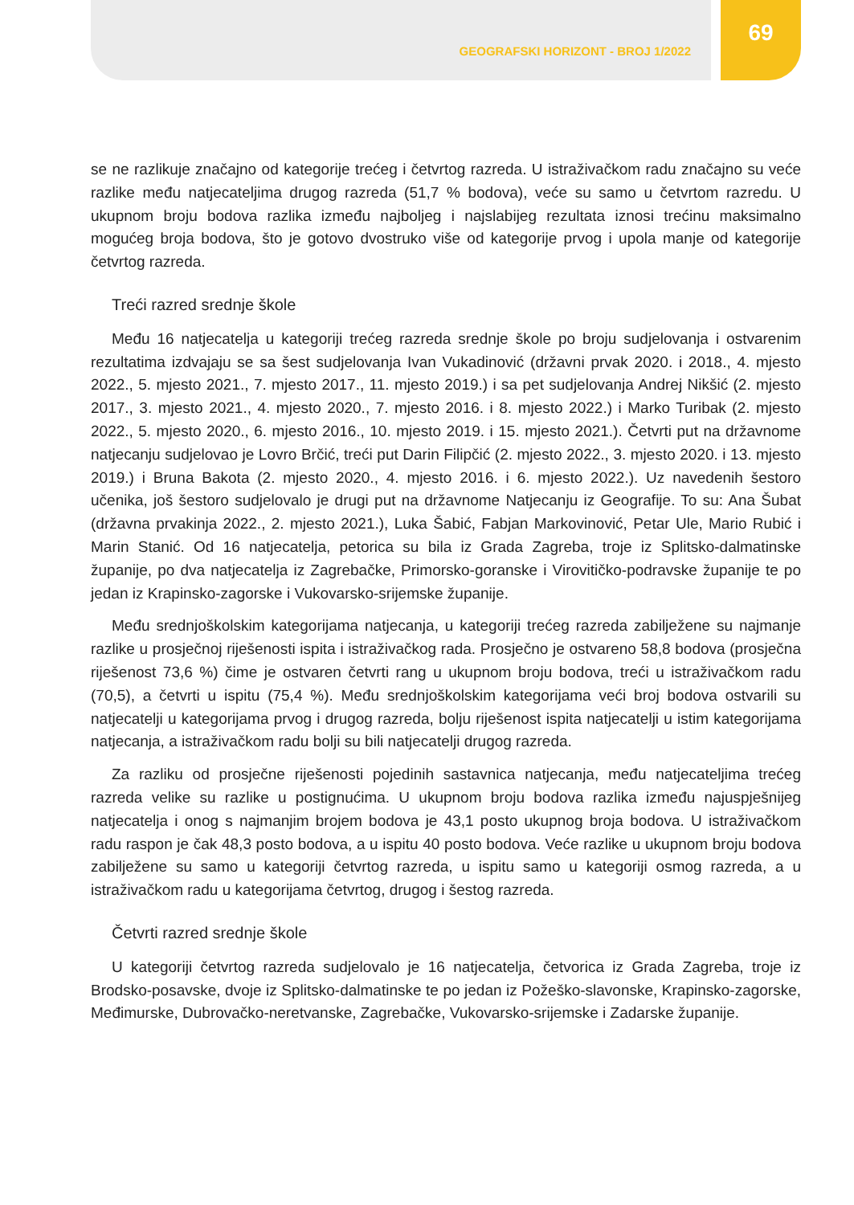GEOGRAFSKI HORIZONT - BROJ 1/2022
69
se ne razlikuje značajno od kategorije trećeg i četvrtog razreda. U istraživačkom radu značajno su veće razlike među natjecateljima drugog razreda (51,7 % bodova), veće su samo u četvrtom razredu. U ukupnom broju bodova razlika između najboljeg i najslabijeg rezultata iznosi trećinu maksimalno mogućeg broja bodova, što je gotovo dvostruko više od kategorije prvog i upola manje od kategorije četvrtog razreda.
Treći razred srednje škole
Među 16 natjecatelja u kategoriji trećeg razreda srednje škole po broju sudjelovanja i ostvarenim rezultatima izdvajaju se sa šest sudjelovanja Ivan Vukadinović (državni prvak 2020. i 2018., 4. mjesto 2022., 5. mjesto 2021., 7. mjesto 2017., 11. mjesto 2019.) i sa pet sudjelovanja Andrej Nikšić (2. mjesto 2017., 3. mjesto 2021., 4. mjesto 2020., 7. mjesto 2016. i 8. mjesto 2022.) i Marko Turibak (2. mjesto 2022., 5. mjesto 2020., 6. mjesto 2016., 10. mjesto 2019. i 15. mjesto 2021.). Četvrti put na državnome natjecanju sudjelovao je Lovro Brčić, treći put Darin Filipčić (2. mjesto 2022., 3. mjesto 2020. i 13. mjesto 2019.) i Bruna Bakota (2. mjesto 2020., 4. mjesto 2016. i 6. mjesto 2022.). Uz navedenih šestoro učenika, još šestoro sudjelovalo je drugi put na državnome Natjecanju iz Geografije. To su: Ana Šubat (državna prvakinja 2022., 2. mjesto 2021.), Luka Šabić, Fabjan Markovinović, Petar Ule, Mario Rubić i Marin Stanić. Od 16 natjecatelja, petorica su bila iz Grada Zagreba, troje iz Splitsko-dalmatinske županije, po dva natjecatelja iz Zagrebačke, Primorsko-goranske i Virovitičko-podravske županije te po jedan iz Krapinsko-zagorske i Vukovarsko-srijemske županije.
Među srednjoškolskim kategorijama natjecanja, u kategoriji trećeg razreda zabilježene su najmanje razlike u prosječnoj riješenosti ispita i istraživačkog rada. Prosječno je ostvareno 58,8 bodova (prosječna riješenost 73,6 %) čime je ostvaren četvrti rang u ukupnom broju bodova, treći u istraživačkom radu (70,5), a četvrti u ispitu (75,4 %). Među srednjoškolskim kategorijama veći broj bodova ostvarili su natjecatelji u kategorijama prvog i drugog razreda, bolju riješenost ispita natjecatelji u istim kategorijama natjecanja, a istraživačkom radu bolji su bili natjecatelji drugog razreda.
Za razliku od prosječne riješenosti pojedinih sastavnica natjecanja, među natjecateljima trećeg razreda velike su razlike u postignućima. U ukupnom broju bodova razlika između najuspješnijeg natjecatelja i onog s najmanjim brojem bodova je 43,1 posto ukupnog broja bodova. U istraživačkom radu raspon je čak 48,3 posto bodova, a u ispitu 40 posto bodova. Veće razlike u ukupnom broju bodova zabilježene su samo u kategoriji četvrtog razreda, u ispitu samo u kategoriji osmog razreda, a u istraživačkom radu u kategorijama četvrtog, drugog i šestog razreda.
Četvrti razred srednje škole
U kategoriji četvrtog razreda sudjelovalo je 16 natjecatelja, četvorica iz Grada Zagreba, troje iz Brodsko-posavske, dvoje iz Splitsko-dalmatinske te po jedan iz Požeško-slavonske, Krapinsko-zagorske, Međimurske, Dubrovačko-neretvanske, Zagrebačke, Vukovarsko-srijemske i Zadarske županije.